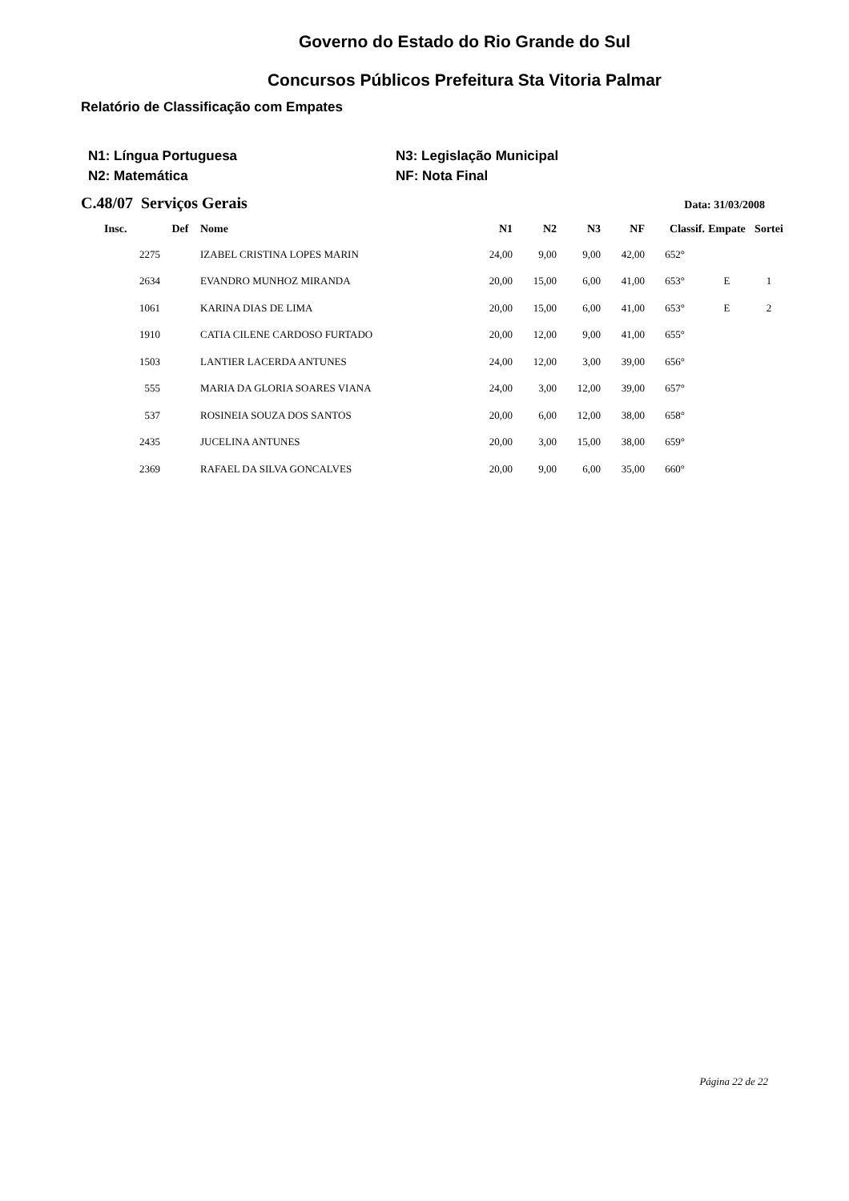Governo do Estado do Rio Grande do Sul
Concursos Públicos Prefeitura Sta Vitoria Palmar
Relatório de Classificação com Empates
N1: Língua Portuguesa
N2: Matemática
N3: Legislação Municipal
NF: Nota Final
C.48/07 Serviços Gerais Data: 31/03/2008
| Insc. | Def | Nome | N1 | N2 | N3 | NF | Classif. | Empate | Sortei |
| --- | --- | --- | --- | --- | --- | --- | --- | --- | --- |
| 2275 | | IZABEL CRISTINA LOPES MARIN | 24,00 | 9,00 | 9,00 | 42,00 | 652° | | |
| 2634 | | EVANDRO MUNHOZ MIRANDA | 20,00 | 15,00 | 6,00 | 41,00 | 653° | E | 1 |
| 1061 | | KARINA DIAS DE LIMA | 20,00 | 15,00 | 6,00 | 41,00 | 653° | E | 2 |
| 1910 | | CATIA CILENE CARDOSO FURTADO | 20,00 | 12,00 | 9,00 | 41,00 | 655° | | |
| 1503 | | LANTIER LACERDA ANTUNES | 24,00 | 12,00 | 3,00 | 39,00 | 656° | | |
| 555 | | MARIA DA GLORIA SOARES VIANA | 24,00 | 3,00 | 12,00 | 39,00 | 657° | | |
| 537 | | ROSINEIA SOUZA DOS SANTOS | 20,00 | 6,00 | 12,00 | 38,00 | 658° | | |
| 2435 | | JUCELINA ANTUNES | 20,00 | 3,00 | 15,00 | 38,00 | 659° | | |
| 2369 | | RAFAEL DA SILVA GONCALVES | 20,00 | 9,00 | 6,00 | 35,00 | 660° | | |
Página 22 de 22